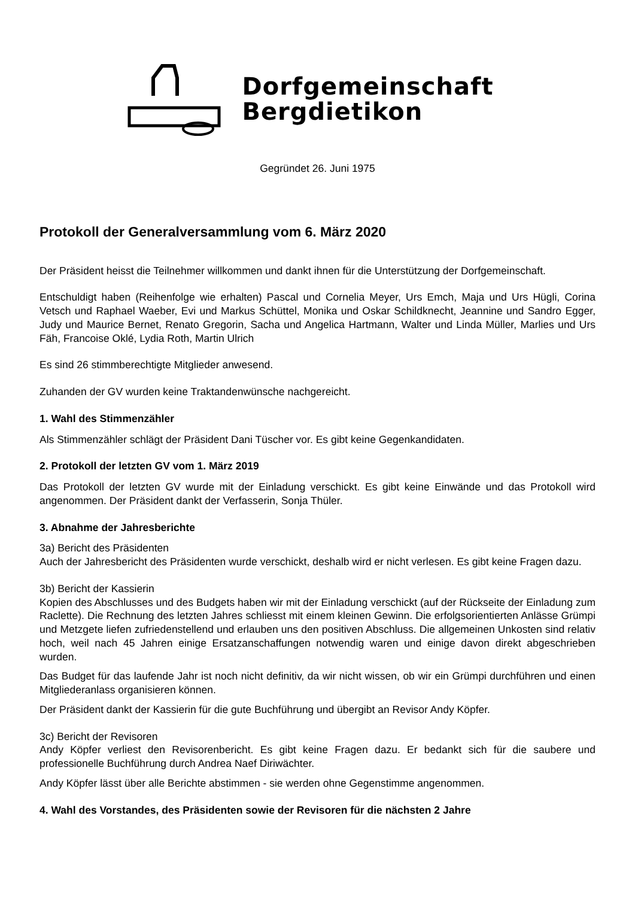Dorfgemeinschaft
Bergdietikon
Gegründet 26. Juni 1975
Protokoll der Generalversammlung vom 6. März 2020
Der Präsident heisst die Teilnehmer willkommen und dankt ihnen für die Unterstützung der Dorfgemeinschaft.
Entschuldigt haben (Reihenfolge wie erhalten) Pascal und Cornelia Meyer, Urs Emch, Maja und Urs Hügli, Corina Vetsch und Raphael Waeber, Evi und Markus Schüttel, Monika und Oskar Schildknecht, Jeannine und Sandro Egger, Judy und Maurice Bernet, Renato Gregorin, Sacha und Angelica Hartmann, Walter und Linda Müller, Marlies und Urs Fäh, Francoise Oklé, Lydia Roth, Martin Ulrich
Es sind 26 stimmberechtigte Mitglieder anwesend.
Zuhanden der GV wurden keine Traktandenwünsche nachgereicht.
1. Wahl des Stimmenzähler
Als Stimmenzähler schlägt der Präsident Dani Tüscher vor. Es gibt keine Gegenkandidaten.
2. Protokoll der letzten GV vom 1. März 2019
Das Protokoll der letzten GV wurde mit der Einladung verschickt. Es gibt keine Einwände und das Protokoll wird angenommen. Der Präsident dankt der Verfasserin, Sonja Thüler.
3. Abnahme der Jahresberichte
3a) Bericht des Präsidenten
Auch der Jahresbericht des Präsidenten wurde verschickt, deshalb wird er nicht verlesen. Es gibt keine Fragen dazu.
3b) Bericht der Kassierin
Kopien des Abschlusses und des Budgets haben wir mit der Einladung verschickt (auf der Rückseite der Einladung zum Raclette). Die Rechnung des letzten Jahres schliesst mit einem kleinen Gewinn. Die erfolgsorientierten Anlässe Grümpi und Metzgete liefen zufriedenstellend und erlauben uns den positiven Abschluss. Die allgemeinen Unkosten sind relativ hoch, weil nach 45 Jahren einige Ersatzanschaffungen notwendig waren und einige davon direkt abgeschrieben wurden.
Das Budget für das laufende Jahr ist noch nicht definitiv, da wir nicht wissen, ob wir ein Grümpi durchführen und einen Mitgliederanlass organisieren können.
Der Präsident dankt der Kassierin für die gute Buchführung und übergibt an Revisor Andy Köpfer.
3c) Bericht der Revisoren
Andy Köpfer verliest den Revisorenbericht. Es gibt keine Fragen dazu. Er bedankt sich für die saubere und professionelle Buchführung durch Andrea Naef Diriwächter.
Andy Köpfer lässt über alle Berichte abstimmen - sie werden ohne Gegenstimme angenommen.
4. Wahl des Vorstandes, des Präsidenten sowie der Revisoren für die nächsten 2 Jahre